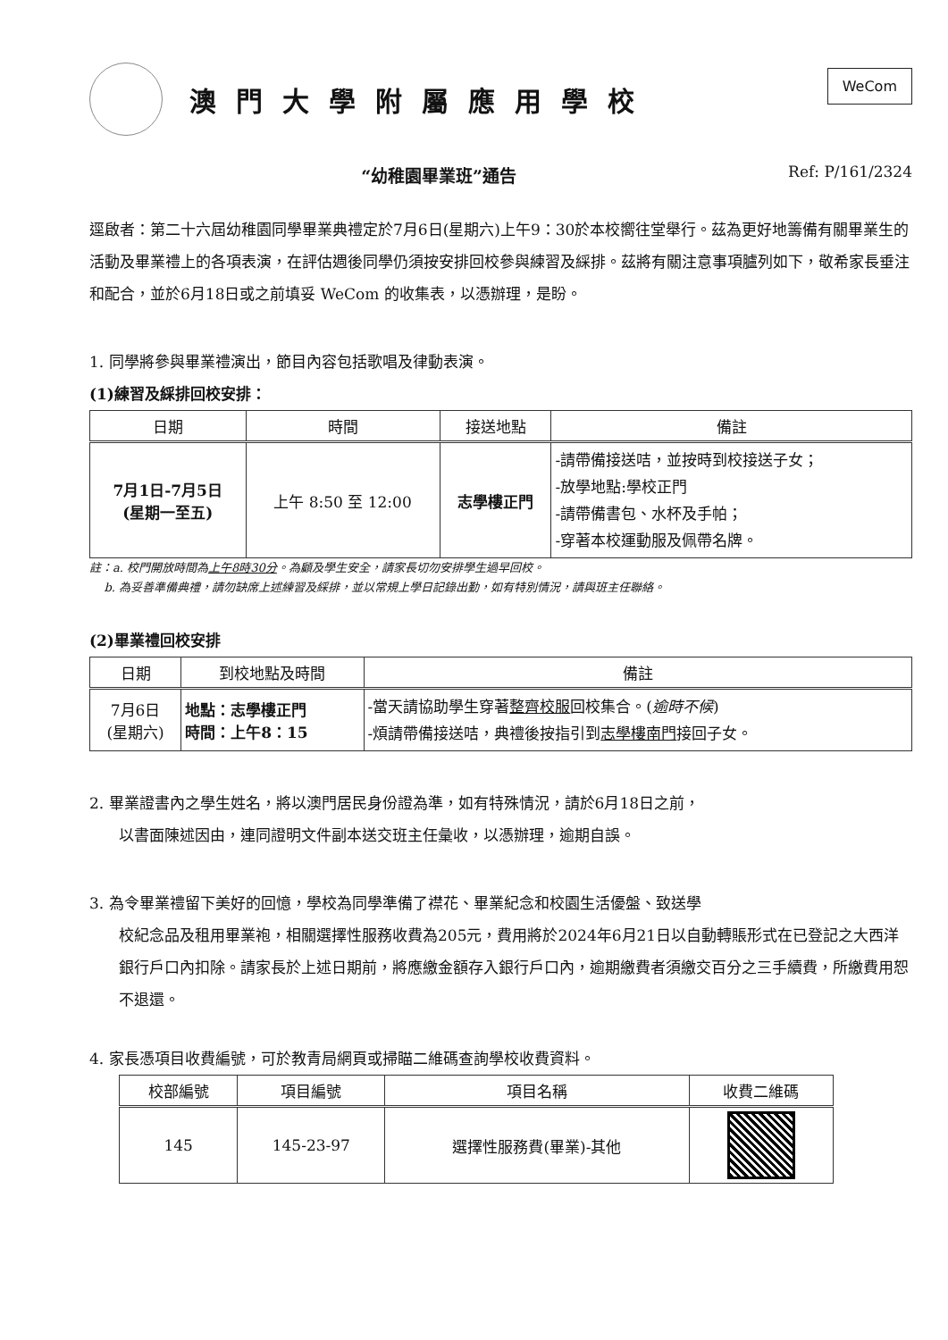澳門大學附屬應用學校
WeCom
“幼稚園畢業班”通告 Ref: P/161/2324
逕啟者：第二十六屆幼稚園同學畢業典禮定於7月6日(星期六)上午9：30於本校嚮往堂舉行。茲為更好地籌備有關畢業生的活動及畢業禮上的各項表演，在評估週後同學仍須按安排回校參與練習及綵排。茲將有關注意事項臚列如下，敬希家長垂注和配合，並於6月18日或之前填妥 WeCom 的收集表，以憑辦理，是盼。
1. 同學將參與畢業禮演出，節目內容包括歌唱及律動表演。
(1)練習及綵排回校安排：
| 日期 | 時間 | 接送地點 | 備註 |
| --- | --- | --- | --- |
| 7月1日-7月5日 (星期一至五) | 上午 8:50 至 12:00 | 志學樓正門 | -請帶備接送咭，並按時到校接送子女； -放學地點:學校正門 -請帶備書包、水杯及手帕； -穿著本校運動服及佩帶名牌。 |
註：a. 校門開放時間為上午8時30分。為顧及學生安全，請家長切勿安排學生過早回校。
b. 為妥善準備典禮，請勿缺席上述練習及綵排，並以常規上學日記錄出勤，如有特別情況，請與班主任聯絡。
(2)畢業禮回校安排
| 日期 | 到校地點及時間 | 備註 |
| --- | --- | --- |
| 7月6日 (星期六) | 地點：志學樓正門 時間：上午8：15 | -當天請協助學生穿著 整齊校服 回校集合。( 逾時不候 ) -煩請帶備接送咭，典禮後按指引到 志學樓南門 接回子女。 |
2. 畢業證書內之學生姓名，將以澳門居民身份證為準，如有特殊情況，請於6月18日之前，
以書面陳述因由，連同證明文件副本送交班主任彙收，以憑辦理，逾期自誤。
3. 為令畢業禮留下美好的回憶，學校為同學準備了襟花、畢業紀念和校園生活優盤、致送學
校紀念品及租用畢業袍，相關選擇性服務收費為205元，費用將於2024年6月21日以自動轉賬形式在已登記之大西洋銀行戶口內扣除。請家長於上述日期前，將應繳金額存入銀行戶口內，逾期繳費者須繳交百分之三手續費，所繳費用恕不退還。
4. 家長憑項目收費編號，可於教青局網頁或掃瞄二維碼查詢學校收費資料。
| 校部編號 | 項目編號 | 項目名稱 | 收費二維碼 |
| --- | --- | --- | --- |
| 145 | 145-23-97 | 選擇性服務費(畢業)-其他 | |